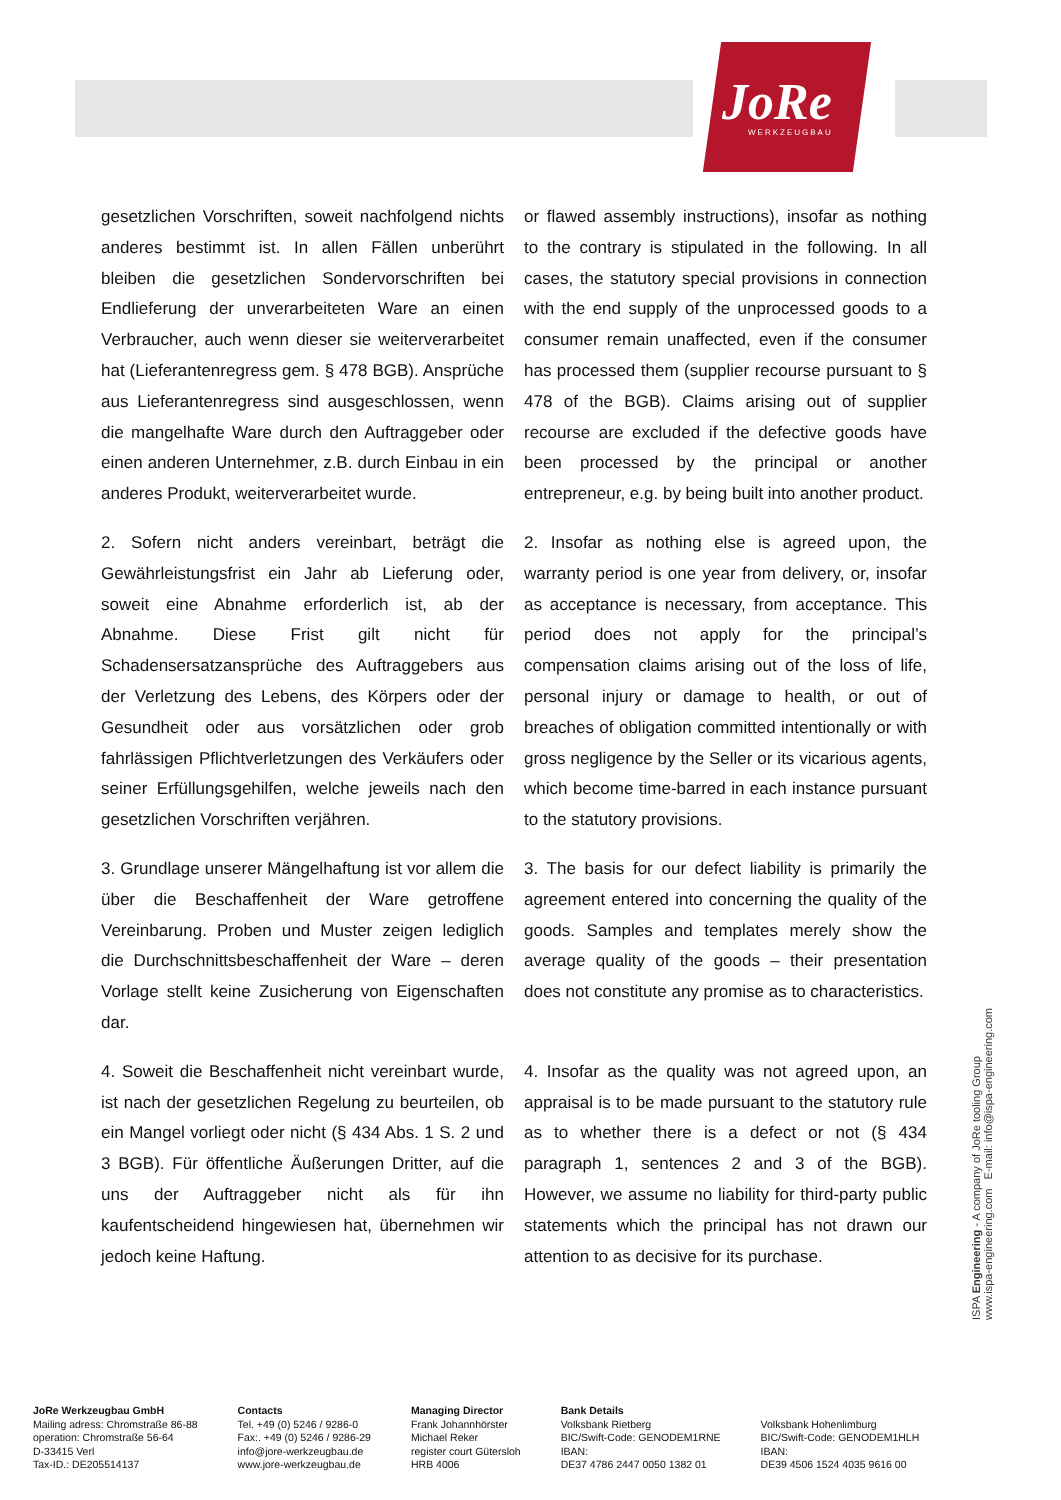JoRe WERKZEUGBAU
gesetzlichen Vorschriften, soweit nachfolgend nichts anderes bestimmt ist. In allen Fällen unberührt bleiben die gesetzlichen Sondervorschriften bei Endlieferung der unverarbeiteten Ware an einen Verbraucher, auch wenn dieser sie weiterverarbeitet hat (Lieferantenregress gem. § 478 BGB). Ansprüche aus Lieferantenregress sind ausgeschlossen, wenn die mangelhafte Ware durch den Auftraggeber oder einen anderen Unternehmer, z.B. durch Einbau in ein anderes Produkt, weiterverarbeitet wurde.
or flawed assembly instructions), insofar as nothing to the contrary is stipulated in the following. In all cases, the statutory special provisions in connection with the end supply of the unprocessed goods to a consumer remain unaffected, even if the consumer has processed them (supplier recourse pursuant to § 478 of the BGB). Claims arising out of supplier recourse are excluded if the defective goods have been processed by the principal or another entrepreneur, e.g. by being built into another product.
2. Sofern nicht anders vereinbart, beträgt die Gewährleistungsfrist ein Jahr ab Lieferung oder, soweit eine Abnahme erforderlich ist, ab der Abnahme. Diese Frist gilt nicht für Schadensersatzansprüche des Auftraggebers aus der Verletzung des Lebens, des Körpers oder der Gesundheit oder aus vorsätzlichen oder grob fahrlässigen Pflichtverletzungen des Verkäufers oder seiner Erfüllungsgehilfen, welche jeweils nach den gesetzlichen Vorschriften verjähren.
2. Insofar as nothing else is agreed upon, the warranty period is one year from delivery, or, insofar as acceptance is necessary, from acceptance. This period does not apply for the principal’s compensation claims arising out of the loss of life, personal injury or damage to health, or out of breaches of obligation committed intentionally or with gross negligence by the Seller or its vicarious agents, which become time-barred in each instance pursuant to the statutory provisions.
3. Grundlage unserer Mängelhaftung ist vor allem die über die Beschaffenheit der Ware getroffene Vereinbarung. Proben und Muster zeigen lediglich die Durchschnittsbeschaffenheit der Ware – deren Vorlage stellt keine Zusicherung von Eigenschaften dar.
3. The basis for our defect liability is primarily the agreement entered into concerning the quality of the goods. Samples and templates merely show the average quality of the goods – their presentation does not constitute any promise as to characteristics.
4. Soweit die Beschaffenheit nicht vereinbart wurde, ist nach der gesetzlichen Regelung zu beurteilen, ob ein Mangel vorliegt oder nicht (§ 434 Abs. 1 S. 2 und 3 BGB). Für öffentliche Äußerungen Dritter, auf die uns der Auftraggeber nicht als für ihn kaufentscheidend hingewiesen hat, übernehmen wir jedoch keine Haftung.
4. Insofar as the quality was not agreed upon, an appraisal is to be made pursuant to the statutory rule as to whether there is a defect or not (§ 434 paragraph 1, sentences 2 and 3 of the BGB). However, we assume no liability for third-party public statements which the principal has not drawn our attention to as decisive for its purchase.
ISPA Engineering - A company of JoRe tooling Group
www.ispa-engineering.com E-mail: info@ispa-engineering.com
JoRe Werkzeugbau GmbH
Mailing adress: Chromstraße 86-88
operation: Chromstraße 56-64
D-33415 Verl
Tax-ID.: DE205514137
Contacts
Tel. +49 (0) 5246 / 9286-0
Fax:. +49 (0) 5246 / 9286-29
info@jore-werkzeugbau.de
www.jore-werkzeugbau.de
Managing Director
Frank Johannhörster
Michael Reker
register court Gütersloh
HRB 4006
Bank Details
Volksbank Rietberg
BIC/Swift-Code: GENODEM1RNE
IBAN:
DE37 4786 2447 0050 1382 01
Volksbank Hohenlimburg
BIC/Swift-Code: GENODEM1HLH
IBAN:
DE39 4506 1524 4035 9616 00